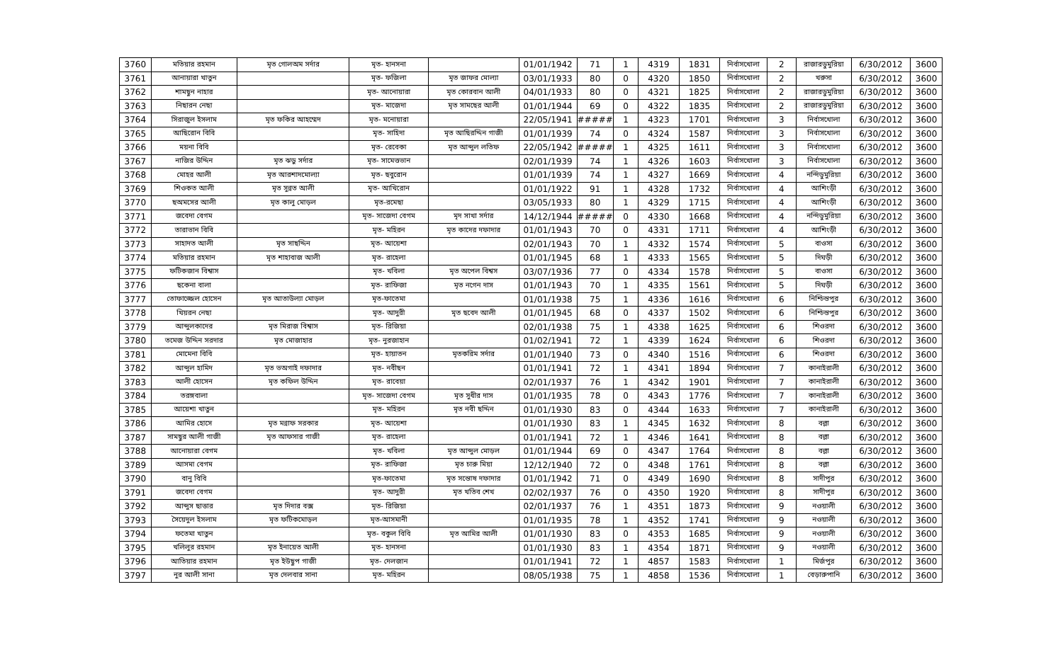| 3760 | মতিয়ার রহমান | মৃত গোলঅম সর্দার | মৃত- হানসনা | | 01/01/1942 | 71 | 1 | 4319 | 1831 | নির্বাসখোলা | 2 | রাজারডুমুরিয়া | 6/30/2012 | 3600 |
| 3761 | আনায়ারা খাতুন | | মৃত- ফজিলা | মৃত জাফর মোল্যা | 03/01/1933 | 80 | 0 | 4320 | 1850 | নির্বাসখোলা | 2 | খরুসা | 6/30/2012 | 3600 |
| 3762 | শামছুন নাহার | | মৃত- আনোয়ারা | মৃত কোরবান আলী | 04/01/1933 | 80 | 0 | 4321 | 1825 | নির্বাসখোলা | 2 | রাজারডুমুরিয়া | 6/30/2012 | 3600 |
| 3763 | নিছারন নেছা | | মৃত- মাজেদা | মৃত সামছের আলী | 01/01/1944 | 69 | 0 | 4322 | 1835 | নির্বাসখোলা | 2 | রাজারডুমুরিয়া | 6/30/2012 | 3600 |
| 3764 | সিরাজুল ইসলাম | মৃত ফকির আহম্মেদ | মৃত- মনোয়ারা | | 22/05/1941 | ##### | 1 | 4323 | 1701 | নির্বাসখোলা | 3 | নির্বাসখোলা | 6/30/2012 | 3600 |
| 3765 | আছিরোন বিবি | | মৃত- সাহিদা | মৃত আছিরদ্দিন গাজী | 01/01/1939 | 74 | 0 | 4324 | 1587 | নির্বাসখোলা | 3 | নির্বাসখোলা | 6/30/2012 | 3600 |
| 3766 | ময়না বিবি | | মৃত- রেবেকা | মৃত আব্দুল লতিফ | 22/05/1942 | ##### | 1 | 4325 | 1611 | নির্বাসখোলা | 3 | নির্বাসখোলা | 6/30/2012 | 3600 |
| 3767 | নাজির উদ্দিন | মৃত ঝড়ু সর্দার | মৃত- সামেত্তভান | | 02/01/1939 | 74 | 1 | 4326 | 1603 | নির্বাসখোলা | 3 | নির্বাসখোলা | 6/30/2012 | 3600 |
| 3768 | মোহর আলী | মৃত আরশাদমোল্যা | মৃত- ছবুরোন | | 01/01/1939 | 74 | 1 | 4327 | 1669 | নির্বাসখোলা | 4 | নন্দিডুমুরিয়া | 6/30/2012 | 3600 |
| 3769 | শিওকত আলী | মৃত সুন্নত আলী | মৃত- আখিরোন | | 01/01/1922 | 91 | 1 | 4328 | 1732 | নির্বাসখোলা | 4 | আশিংড়ী | 6/30/2012 | 3600 |
| 3770 | ছঅমসের আলী | মৃত কালু মোড়ল | মৃত-রমেছা | | 03/05/1933 | 80 | 1 | 4329 | 1715 | নির্বাসখোলা | 4 | আশিংড়ী | 6/30/2012 | 3600 |
| 3771 | জবেদা বেগম | | মৃত- সাজেদা বেগম | মৃদ সাখা সর্দার | 14/12/1944 | ##### | 0 | 4330 | 1668 | নির্বাসখোলা | 4 | নন্দিডুমুরিয়া | 6/30/2012 | 3600 |
| 3772 | তারাভান বিবি | | মৃত- মহিরন | মৃত কাদের দফাদার | 01/01/1943 | 70 | 0 | 4331 | 1711 | নির্বাসখোলা | 4 | আশিংড়ী | 6/30/2012 | 3600 |
| 3773 | সাহাদত আলী | মৃত সাছদ্দিন | মৃত- আয়েশা | | 02/01/1943 | 70 | 1 | 4332 | 1574 | নির্বাসখোলা | 5 | বাওসা | 6/30/2012 | 3600 |
| 3774 | মতিয়ার রহমান | মৃত শাহাবাজ আলী | মৃত- রাহেলা | | 01/01/1945 | 68 | 1 | 4333 | 1565 | নির্বাসখোলা | 5 | দিঘড়ী | 6/30/2012 | 3600 |
| 3775 | ফটিকজান বিশ্বাস | | মৃত- খবিলা | মৃত অপেল বিশ্বস | 03/07/1936 | 77 | 0 | 4334 | 1578 | নির্বাসখোলা | 5 | বাওসা | 6/30/2012 | 3600 |
| 3776 | ছকেনা বালা | | মৃত- রাফিজা | মৃত নগেন দাস | 01/01/1943 | 70 | 1 | 4335 | 1561 | নির্বাসখোলা | 5 | দিঘড়ী | 6/30/2012 | 3600 |
| 3777 | তোফাজ্জেল হোসেন | মৃত আতাউল্যা মোড়ল | মৃত-ফাতেমা | | 01/01/1938 | 75 | 1 | 4336 | 1616 | নির্বাসখোলা | 6 | নিশ্চিন্তপুর | 6/30/2012 | 3600 |
| 3778 | খিয়রন নেছা | | মৃত- আদুরী | মৃত ছবেদ আলী | 01/01/1945 | 68 | 0 | 4337 | 1502 | নির্বাসখোলা | 6 | নিশ্চিন্তপুর | 6/30/2012 | 3600 |
| 3779 | আব্দুলকাদের | মৃত মিরাজ বিশ্বাস | মৃত- রিজিয়া | | 02/01/1938 | 75 | 1 | 4338 | 1625 | নির্বাসখোলা | 6 | শিওরদা | 6/30/2012 | 3600 |
| 3780 | তমেজ উদ্দিন সরদার | মৃত মোজাহার | মৃত- নুরজাহান | | 01/02/1941 | 72 | 1 | 4339 | 1624 | নির্বাসখোলা | 6 | শিওরদা | 6/30/2012 | 3600 |
| 3781 | মোমেনা বিবি | | মৃত- হায়াতন | মৃতকরিম সর্দার | 01/01/1940 | 73 | 0 | 4340 | 1516 | নির্বাসখোলা | 6 | শিওরদা | 6/30/2012 | 3600 |
| 3782 | আব্দুল হামিদ | মৃত ভঅগাই দফাদার | মৃত- নবীছন | | 01/01/1941 | 72 | 1 | 4341 | 1894 | নির্বাসখোলা | 7 | কানাইরালী | 6/30/2012 | 3600 |
| 3783 | আলী হোসেন | মৃত কফিল উদ্দিন | মৃত- রাবেয়া | | 02/01/1937 | 76 | 1 | 4342 | 1901 | নির্বাসখোলা | 7 | কানাইরালী | 6/30/2012 | 3600 |
| 3784 | তরঙ্গবালা | | মৃত- সাজেদা বেগম | মৃত সুধীর দাস | 01/01/1935 | 78 | 0 | 4343 | 1776 | নির্বাসখোলা | 7 | কানাইরালী | 6/30/2012 | 3600 |
| 3785 | আয়েশা খাতুন | | মৃত- মহিরন | মৃত নবী ছদ্দিন | 01/01/1930 | 83 | 0 | 4344 | 1633 | নির্বাসখোলা | 7 | কানাইরালী | 6/30/2012 | 3600 |
| 3786 | আমির হোসে | মৃত মন্নাফ সরকার | মৃত- আয়েশা | | 01/01/1930 | 83 | 1 | 4345 | 1632 | নির্বাসখোলা | 8 | বল্লা | 6/30/2012 | 3600 |
| 3787 | সামছুর আলী গাজী | মৃত আফসার গাজী | মৃত- রাহেলা | | 01/01/1941 | 72 | 1 | 4346 | 1641 | নির্বাসখোলা | 8 | বল্লা | 6/30/2012 | 3600 |
| 3788 | আনোয়ারা বেগম | | মৃত- খবিলা | মৃত আব্দুল মোড়ল | 01/01/1944 | 69 | 0 | 4347 | 1764 | নির্বাসখোলা | 8 | বল্লা | 6/30/2012 | 3600 |
| 3789 | আসমা বেগম | | মৃত- রাফিজা | মৃত চারু মিয়া | 12/12/1940 | 72 | 0 | 4348 | 1761 | নির্বাসখোলা | 8 | বল্লা | 6/30/2012 | 3600 |
| 3790 | বানু বিবি | | মৃত-ফাতেমা | মৃত সন্তোষ দফাদার | 01/01/1942 | 71 | 0 | 4349 | 1690 | নির্বাসখোলা | 8 | সাদীপুর | 6/30/2012 | 3600 |
| 3791 | জবেদা বেগম | | মৃত- আদুরী | মৃত খতিব শেখ | 02/02/1937 | 76 | 0 | 4350 | 1920 | নির্বাসখোলা | 8 | সাদীপুর | 6/30/2012 | 3600 |
| 3792 | আব্দুস ছাত্তার | মৃত দিদার বক্স | মৃত- রিজিয়া | | 02/01/1937 | 76 | 1 | 4351 | 1873 | নির্বাসখোলা | 9 | নওয়ালী | 6/30/2012 | 3600 |
| 3793 | সৈয়েদুল ইসলাম | মৃত ফটিকমোড়ল | মৃত-আসমানী | | 01/01/1935 | 78 | 1 | 4352 | 1741 | নির্বাসখোলা | 9 | নওয়ালী | 6/30/2012 | 3600 |
| 3794 | ফতেমা খাতুন | | মৃত- বকুল বিবি | মৃত আমির আলী | 01/01/1930 | 83 | 0 | 4353 | 1685 | নির্বাসখোলা | 9 | নওয়ালী | 6/30/2012 | 3600 |
| 3795 | খলিলুর রহমান | মৃত ইনায়েত আলী | মৃত- হানসনা | | 01/01/1930 | 83 | 1 | 4354 | 1871 | নির্বাসখোলা | 9 | নওয়ালী | 6/30/2012 | 3600 |
| 3796 | আতিয়ার রহমান | মৃত ইউছুপ গাজী | মৃত- দেলজান | | 01/01/1941 | 72 | 1 | 4857 | 1583 | নির্বাসখোলা | 1 | মির্জপুর | 6/30/2012 | 3600 |
| 3797 | নুর আলী সানা | মৃত দেলবার সানা | মৃত- মহিরন | | 08/05/1938 | 75 | 1 | 4858 | 1536 | নির্বাসখোলা | 1 | বেড়ারুপানি | 6/30/2012 | 3600 |